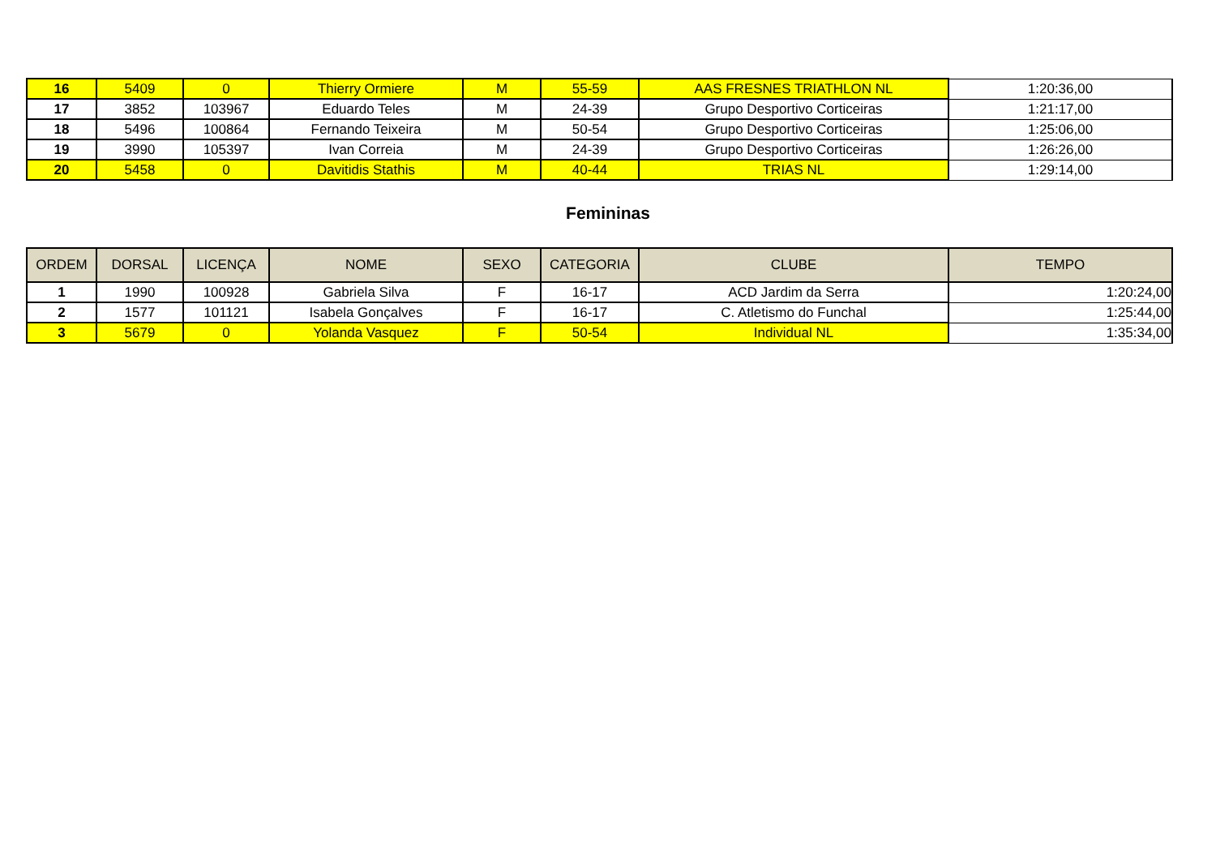| 16 | 5409 | 0 | Thierry Ormiere | M | 55-59 | AAS FRESNES TRIATHLON NL | 1:20:36,00 |
| 17 | 3852 | 103967 | Eduardo Teles | M | 24-39 | Grupo Desportivo Corticeiras | 1:21:17,00 |
| 18 | 5496 | 100864 | Fernando Teixeira | M | 50-54 | Grupo Desportivo Corticeiras | 1:25:06,00 |
| 19 | 3990 | 105397 | Ivan Correia | M | 24-39 | Grupo Desportivo Corticeiras | 1:26:26,00 |
| 20 | 5458 | 0 | Davitidis Stathis | M | 40-44 | TRIAS NL | 1:29:14,00 |
Femininas
| ORDEM | DORSAL | LICENÇA | NOME | SEXO | CATEGORIA | CLUBE | TEMPO |
| --- | --- | --- | --- | --- | --- | --- | --- |
| 1 | 1990 | 100928 | Gabriela Silva | F | 16-17 | ACD Jardim da Serra | 1:20:24,00 |
| 2 | 1577 | 101121 | Isabela Gonçalves | F | 16-17 | C. Atletismo do Funchal | 1:25:44,00 |
| 3 | 5679 | 0 | Yolanda Vasquez | F | 50-54 | Individual NL | 1:35:34,00 |